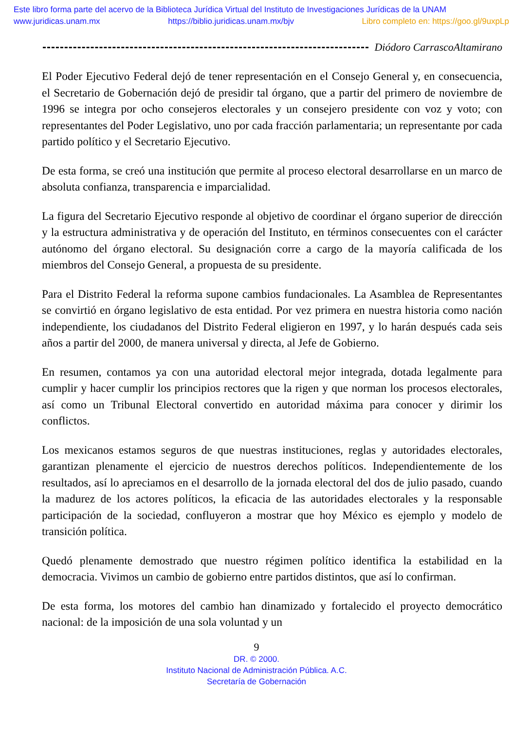Este libro forma parte del acervo de la Biblioteca Jurídica Virtual del Instituto de Investigaciones Jurídicas de la UNAM
www.juridicas.unam.mx https://biblio.juridicas.unam.mx/bjv Libro completo en: https://goo.gl/9uxpLp
Diódoro CarrascoAltamirano
El Poder Ejecutivo Federal dejó de tener representación en el Consejo General y, en consecuencia, el Secretario de Gobernación dejó de presidir tal órgano, que a partir del primero de noviembre de 1996 se integra por ocho consejeros electorales y un consejero presidente con voz y voto; con representantes del Poder Legislativo, uno por cada fracción parlamentaria; un representante por cada partido político y el Secretario Ejecutivo.
De esta forma, se creó una institución que permite al proceso electoral desarrollarse en un marco de absoluta confianza, transparencia e imparcialidad.
La figura del Secretario Ejecutivo responde al objetivo de coordinar el órgano superior de dirección y la estructura administrativa y de operación del Instituto, en términos consecuentes con el carácter autónomo del órgano electoral. Su designación corre a cargo de la mayoría calificada de los miembros del Consejo General, a propuesta de su presidente.
Para el Distrito Federal la reforma supone cambios fundacionales. La Asamblea de Representantes se convirtió en órgano legislativo de esta entidad. Por vez primera en nuestra historia como nación independiente, los ciudadanos del Distrito Federal eligieron en 1997, y lo harán después cada seis años a partir del 2000, de manera universal y directa, al Jefe de Gobierno.
En resumen, contamos ya con una autoridad electoral mejor integrada, dotada legalmente para cumplir y hacer cumplir los principios rectores que la rigen y que norman los procesos electorales, así como un Tribunal Electoral convertido en autoridad máxima para conocer y dirimir los conflictos.
Los mexicanos estamos seguros de que nuestras instituciones, reglas y autoridades electorales, garantizan plenamente el ejercicio de nuestros derechos políticos. Independientemente de los resultados, así lo apreciamos en el desarrollo de la jornada electoral del dos de julio pasado, cuando la madurez de los actores políticos, la eficacia de las autoridades electorales y la responsable participación de la sociedad, confluyeron a mostrar que hoy México es ejemplo y modelo de transición política.
Quedó plenamente demostrado que nuestro régimen político identifica la estabilidad en la democracia. Vivimos un cambio de gobierno entre partidos distintos, que así lo confirman.
De esta forma, los motores del cambio han dinamizado y fortalecido el proyecto democrático nacional: de la imposición de una sola voluntad y un
9
DR. © 2000.
Instituto Nacional de Administración Pública. A.C.
Secretaría de Gobernación